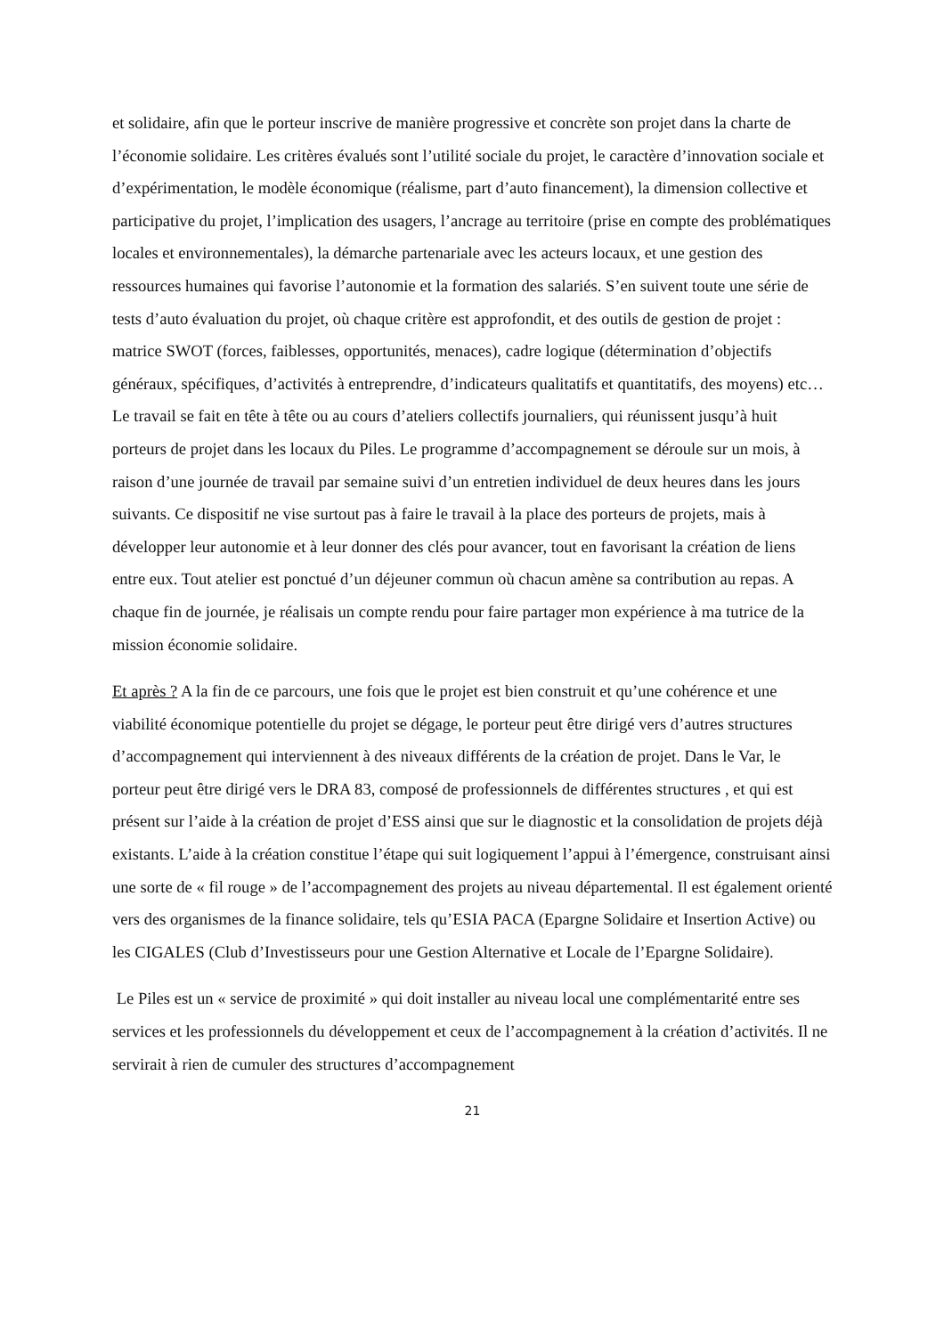et solidaire, afin que le porteur inscrive de manière progressive et concrète son projet dans la charte de l’économie solidaire. Les critères évalués sont l’utilité sociale du projet, le caractère d’innovation sociale et d’expérimentation, le modèle économique (réalisme, part d’auto financement), la dimension collective et participative du projet, l’implication des usagers, l’ancrage au territoire (prise en compte des problématiques locales et environnementales), la démarche partenariale avec les acteurs locaux, et une gestion des ressources humaines qui favorise l’autonomie et la formation des salariés. S’en suivent toute une série de tests d’auto évaluation du projet, où chaque critère est approfondit, et des outils de gestion de projet : matrice SWOT (forces, faiblesses, opportunités, menaces), cadre logique (détermination d’objectifs généraux, spécifiques, d’activités à entreprendre, d’indicateurs qualitatifs et quantitatifs, des moyens) etc… Le travail se fait en tête à tête ou au cours d’ateliers collectifs journaliers, qui réunissent jusqu’à huit porteurs de projet dans les locaux du Piles. Le programme d’accompagnement se déroule sur un mois, à raison d’une journée de travail par semaine suivi d’un entretien individuel de deux heures dans les jours suivants. Ce dispositif ne vise surtout pas à faire le travail à la place des porteurs de projets, mais à développer leur autonomie et à leur donner des clés pour avancer, tout en favorisant la création de liens entre eux. Tout atelier est ponctué d’un déjeuner commun où chacun amène sa contribution au repas. A chaque fin de journée, je réalisais un compte rendu pour faire partager mon expérience à ma tutrice de la mission économie solidaire.
Et après ? A la fin de ce parcours, une fois que le projet est bien construit et qu’une cohérence et une viabilité économique potentielle du projet se dégage, le porteur peut être dirigé vers d’autres structures d’accompagnement qui interviennent à des niveaux différents de la création de projet. Dans le Var, le porteur peut être dirigé vers le DRA 83, composé de professionnels de différentes structures , et qui est présent sur l’aide à la création de projet d’ESS ainsi que sur le diagnostic et la consolidation de projets déjà existants. L’aide à la création constitue l’étape qui suit logiquement l’appui à l’émergence, construisant ainsi une sorte de « fil rouge » de l’accompagnement des projets au niveau départemental. Il est également orienté vers des organismes de la finance solidaire, tels qu’ESIA PACA (Epargne Solidaire et Insertion Active) ou les CIGALES (Club d’Investisseurs pour une Gestion Alternative et Locale de l’Epargne Solidaire).
Le Piles est un « service de proximité » qui doit installer au niveau local une complémentarité entre ses services et les professionnels du développement et ceux de l’accompagnement à la création d’activités. Il ne servirait à rien de cumuler des structures d’accompagnement
21